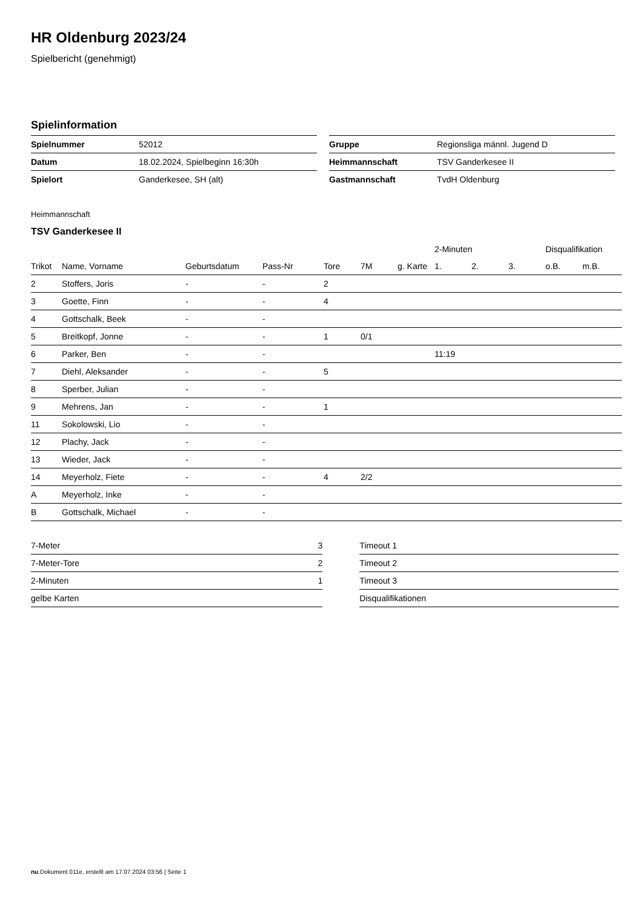HR Oldenburg 2023/24
Spielbericht (genehmigt)
Spielinformation
| Spielnummer | 52012 |
| Datum | 18.02.2024, Spielbeginn 16:30h |
| Spielort | Ganderkesee, SH (alt) |
| Gruppe | Regionsliga männl. Jugend D |
| Heimmannschaft | TSV Ganderkesee II |
| Gastmannschaft | TvdH Oldenburg |
Heimmannschaft
TSV Ganderkesee II
| | | | | | | | 2-Minuten | | | Disqualifikation | |
| --- | --- | --- | --- | --- | --- | --- | --- | --- | --- | --- | --- |
| Trikot | Name, Vorname | Geburtsdatum | Pass-Nr | Tore | 7M | g. Karte | 1. | 2. | 3. | o.B. | m.B. |
| 2 | Stoffers, Joris | - | - | 2 | | | | | | | |
| 3 | Goette, Finn | - | - | 4 | | | | | | | |
| 4 | Gottschalk, Beek | - | - | | | | | | | | |
| 5 | Breitkopf, Jonne | - | - | 1 | 0/1 | | | | | | |
| 6 | Parker, Ben | - | - | | | | 11:19 | | | | |
| 7 | Diehl, Aleksander | - | - | 5 | | | | | | | |
| 8 | Sperber, Julian | - | - | | | | | | | | |
| 9 | Mehrens, Jan | - | - | 1 | | | | | | | |
| 11 | Sokolowski, Lio | - | - | | | | | | | | |
| 12 | Plachy, Jack | - | - | | | | | | | | |
| 13 | Wieder, Jack | - | - | | | | | | | | |
| 14 | Meyerholz, Fiete | - | - | 4 | 2/2 | | | | | | |
| A | Meyerholz, Inke | - | - | | | | | | | | |
| B | Gottschalk, Michael | - | - | | | | | | | | |
| 7-Meter | 3 |
| 7-Meter-Tore | 2 |
| 2-Minuten | 1 |
| gelbe Karten | |
| Timeout 1 |
| Timeout 2 |
| Timeout 3 |
| Disqualifikationen |
nu.Dokument 011e, erstellt am 17.07.2024 03:56 | Seite 1